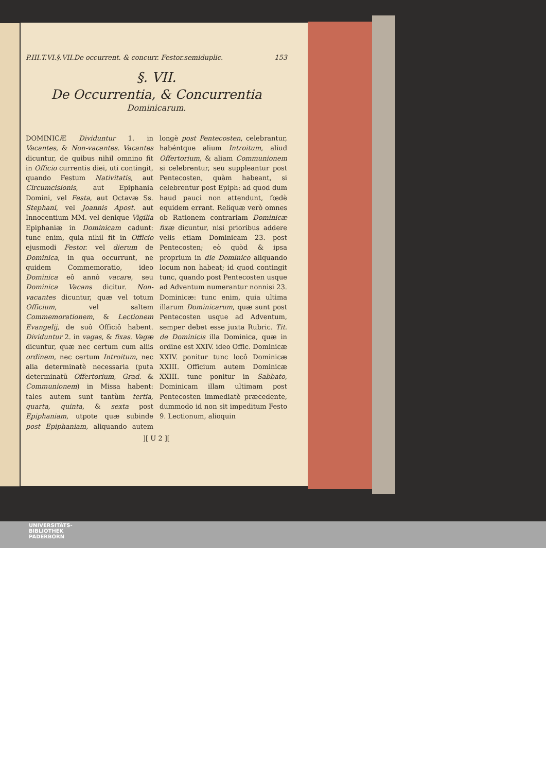P.III.T.VI.§.VII.De occurrent. & concurr. Festor.semiduplic. 153
§. VII.
De Occurrentia, & Concurrentia
Dominicarum.
DOMINICÆ Dividuntur 1. in Vacantes, & Non-vacantes. Vacantes dicuntur, de quibus nihil omnino fit in Officio currentis diei, uti contingit, quando Festum Nativitatis, aut Circumcisionis, aut Epiphania Domini, vel Festa, aut Octavæ Ss. Stephani, vel Joannis Apost. aut Innocentium MM. vel denique Vigilia Epiphaniæ in Dominicam cadunt: tunc enim, quia nihil fit in Officio ejusmodi Festor. vel dierum de Dominica, in qua occurrunt, ne quidem Commemoratio, ideo Dominica eô annô vacare, seu Dominica Vacans dicitur. Non-vacantes dicuntur, quæ vel totum Officium, vel saltem Commemorationem, & Lectionem Evangelij, de suô Officiô habent. Dividuntur 2. in vagas, & fixas. Vagæ dicuntur, quæ nec certum cum aliis ordinem, nec certum Introitum, nec alia determinatè necessaria (puta determinatū Offertorium, Grad. & Communionem) in Missa habent: tales autem sunt tantùm tertia, quarta, quinta, & sexta post Epiphaniam, utpote quæ subinde post Epiphaniam, aliquando autem longè post Pentecosten, celebrantur, habéntque alium Introitum, aliud Offertorium, & aliam Communionem si celebrentur, seu suppleantur post Pentecosten, quàm habeant, si celebrentur post Epiph: ad quod dum haud pauci non attendunt, fœdè equidem errant. Reliquæ verò omnes ob Rationem contrariam Dominicæ fixæ dicuntur, nisi prioribus addere velis etiam Dominicam 23. post Pentecosten; eò quòd & ipsa proprium in die Dominico aliquando locum non habeat; id quod contingit tunc, quando post Pentecosten usque ad Adventum numerantur nonnisi 23. Dominicæ: tunc enim, quia ultima illarum Dominicarum, quæ sunt post Pentecosten usque ad Adventum, semper debet esse juxta Rubric. Tit. de Dominicis illa Dominica, quæ in ordine est XXIV. ideo Offic. Dominicæ XXIV. ponitur tunc locô Dominicæ XXIII. Officium autem Dominicæ XXIII. tunc ponitur in Sabbato, Dominicam illam ultimam post Pentecosten immediatè præcedente, dummodo id non sit impeditum Festo 9. Lectionum, alioquin
][ U 2 ][
UNIVERSITÄTS-
BIBLIOTHEK
PADERBORN